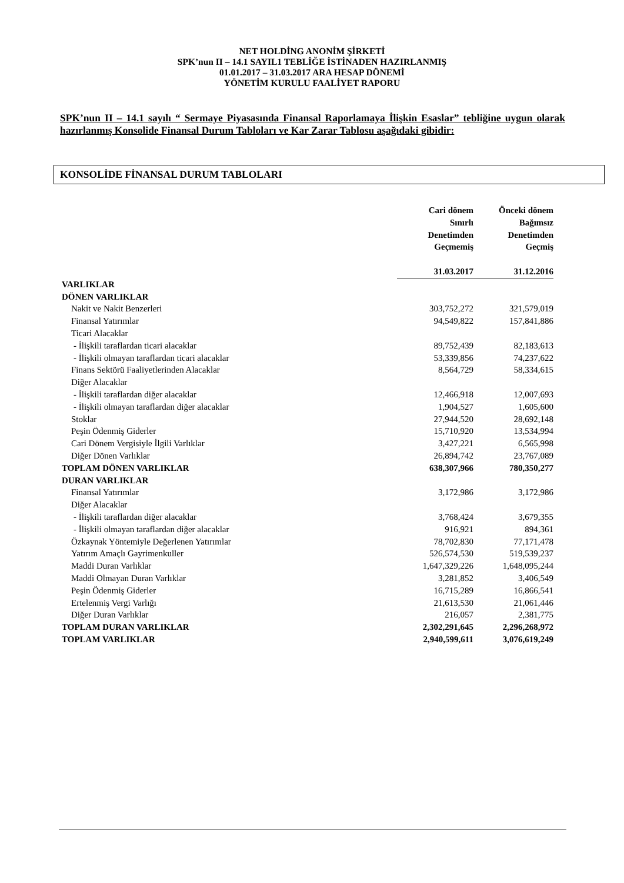NET HOLDİNG ANONİM ŞİRKETİ
SPK’nun II – 14.1 SAYIL1 TEBLİĞE İSTİNADEN HAZIRLANMIŞ
01.01.2017 – 31.03.2017 ARA HESAP DÖNEMİ
YÖNETİM KURULU FAALİYET RAPORU
SPK’nun II – 14.1 sayılı “ Sermaye Piyasasında Finansal Raporlamaya İlişkin Esaslar” tebliğine uygun olarak hazırlanmış Konsolide Finansal Durum Tabloları ve Kar Zarar Tablosu aşağıdaki gibidir:
KONSOLİDE FİNANSAL DURUM TABLOLARI
| | Cari dönem Sınırlı Denetimden Geçmemiş 31.03.2017 | Önceki dönem Bağımsız Denetimden Geçmiş 31.12.2016 |
| --- | --- | --- |
| VARLIKLAR | | |
| DÖNEN VARLIKLAR | | |
| Nakit ve Nakit Benzerleri | 303,752,272 | 321,579,019 |
| Finansal Yatırımlar | 94,549,822 | 157,841,886 |
| Ticari Alacaklar | | |
| - İlişkili taraflardan ticari alacaklar | 89,752,439 | 82,183,613 |
| - İlişkili olmayan taraflardan ticari alacaklar | 53,339,856 | 74,237,622 |
| Finans Sektörü Faaliyetlerinden Alacaklar | 8,564,729 | 58,334,615 |
| Diğer Alacaklar | | |
| - İlişkili taraflardan diğer alacaklar | 12,466,918 | 12,007,693 |
| - İlişkili olmayan taraflardan diğer alacaklar | 1,904,527 | 1,605,600 |
| Stoklar | 27,944,520 | 28,692,148 |
| Peşin Ödenmiş Giderler | 15,710,920 | 13,534,994 |
| Cari Dönem Vergisiyle İlgili Varlıklar | 3,427,221 | 6,565,998 |
| Diğer Dönen Varlıklar | 26,894,742 | 23,767,089 |
| TOPLAM DÖNEN VARLIKLAR | 638,307,966 | 780,350,277 |
| DURAN VARLIKLAR | | |
| Finansal Yatırımlar | 3,172,986 | 3,172,986 |
| Diğer Alacaklar | | |
| - İlişkili taraflardan diğer alacaklar | 3,768,424 | 3,679,355 |
| - İlişkili olmayan taraflardan diğer alacaklar | 916,921 | 894,361 |
| Özkaynak Yöntemiyle Değerlenen Yatırımlar | 78,702,830 | 77,171,478 |
| Yatırım Amaçlı Gayrimenkuller | 526,574,530 | 519,539,237 |
| Maddi Duran Varlıklar | 1,647,329,226 | 1,648,095,244 |
| Maddi Olmayan Duran Varlıklar | 3,281,852 | 3,406,549 |
| Peşin Ödenmiş Giderler | 16,715,289 | 16,866,541 |
| Ertelenmiş Vergi Varlığı | 21,613,530 | 21,061,446 |
| Diğer Duran Varlıklar | 216,057 | 2,381,775 |
| TOPLAM DURAN VARLIKLAR | 2,302,291,645 | 2,296,268,972 |
| TOPLAM VARLIKLAR | 2,940,599,611 | 3,076,619,249 |